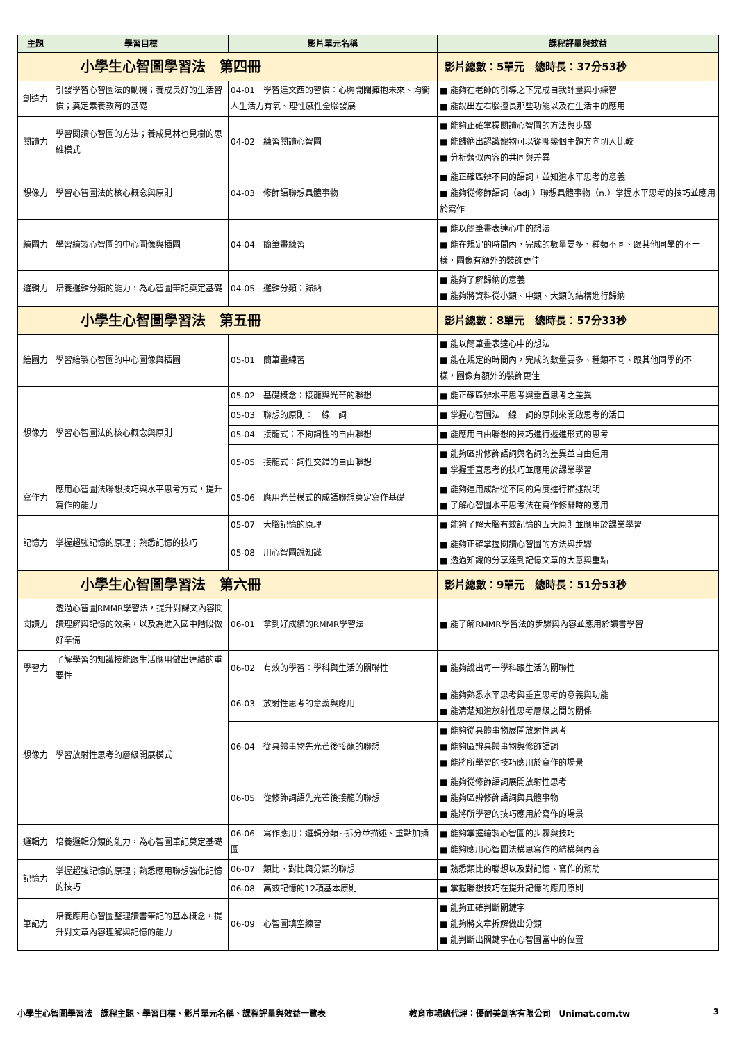| 主題 | 學習目標 | 影片單元名稱 | 課程評量與效益 |
| --- | --- | --- | --- |
| 小學生心智圖學習法 第四冊 | | | 影片總數：5單元 總時長：37分53秒 |
| 創造力 | 引發學習心智圖法的動機；養成良好的生活習慣；奠定素養教育的基礎 | 04-01 學習達文西的習慣：心胸開闊擁抱未來、均衡人生活力有氧、理性感性全腦發展 | ■ 能夠在老師的引導之下完成自我評量與小練習 ■ 能說出左右腦擅長那些功能以及在生活中的應用 |
| 閱讀力 | 學習閱讀心智圖的方法；養成見林也見樹的思維模式 | 04-02 練習閱讀心智圖 | ■ 能夠正確掌握閱讀心智圖的方法與步驟 ■ 能歸納出認識寵物可以從哪幾個主題方向切入比較 ■ 分析類似內容的共同與差異 |
| 想像力 | 學習心智圖法的核心概念與原則 | 04-03 修飾語聯想具體事物 | ■ 能正確區辨不同的語詞，並知道水平思考的意義 ■ 能夠從修飾語詞（adj.）聯想具體事物（n.）掌握水平思考的技巧並應用於寫作 |
| 繪圖力 | 學習繪製心智圖的中心圖像與插圖 | 04-04 簡筆畫練習 | ■ 能以簡筆畫表達心中的想法 ■ 能在規定的時間內，完成的數量要多、種類不同、跟其他同學的不一樣，圖像有額外的裝飾更佳 |
| 邏輯力 | 培養邏輯分類的能力，為心智圖筆記奠定基礎 | 04-05 邏輯分類：歸納 | ■ 能夠了解歸納的意義 ■ 能夠將資料從小類、中類、大類的結構進行歸納 |
| 小學生心智圖學習法 第五冊 | | | 影片總數：8單元 總時長：57分33秒 |
| 繪圖力 | 學習繪製心智圖的中心圖像與插圖 | 05-01 簡筆畫練習 | ■ 能以簡筆畫表達心中的想法 ■ 能在規定的時間內，完成的數量要多、種類不同、跟其他同學的不一樣，圖像有額外的裝飾更佳 |
| 想像力 | 學習心智圖法的核心概念與原則 | 05-02 基礎概念：接龍與光芒的聯想 | ■ 能正確區辨水平思考與垂直思考之差異 |
| | | 05-03 聯想的原則：一線一詞 | ■ 掌握心智圖法一線一詞的原則來開啟思考的活口 |
| | | 05-04 接龍式：不拘詞性的自由聯想 | ■ 能應用自由聯想的技巧進行遞進形式的思考 |
| | | 05-05 接龍式：詞性交錯的自由聯想 | ■ 能夠區辨修飾語詞與名詞的差異並自由運用 ■ 掌握垂直思考的技巧並應用於課業學習 |
| 寫作力 | 應用心智圖法聯想技巧與水平思考方式，提升寫作的能力 | 05-06 應用光芒模式的成語聯想奠定寫作基礎 | ■ 能夠運用成語從不同的角度進行描述說明 ■ 了解心智圖水平思考法在寫作修辭時的應用 |
| 記憶力 | 掌握超強記憶的原理；熟悉記憶的技巧 | 05-07 大腦記憶的原理 | ■ 能夠了解大腦有效記憶的五大原則並應用於課業學習 |
| | | 05-08 用心智圖說知識 | ■ 能夠正確掌握閱讀心智圖的方法與步驟 ■ 透過知識的分享達到記憶文章的大意與重點 |
| 小學生心智圖學習法 第六冊 | | | 影片總數：9單元 總時長：51分53秒 |
| 閱讀力 | 透過心智圖RMMR學習法，提升對課文內容閱讀理解與記憶的效果，以及為進入國中階段做好準備 | 06-01 拿到好成績的RMMR學習法 | ■ 能了解RMMR學習法的步驟與內容並應用於讀書學習 |
| 學習力 | 了解學習的知識技能跟生活應用做出連結的重要性 | 06-02 有效的學習：學科與生活的關聯性 | ■ 能夠說出每一學科跟生活的關聯性 |
| 想像力 | 學習放射性思考的層級開展模式 | 06-03 放射性思考的意義與應用 | ■ 能夠熟悉水平思考與垂直思考的意義與功能 ■ 能清楚知道放射性思考層級之間的關係 |
| | | 06-04 從具體事物先光芒後接龍的聯想 | ■ 能夠從具體事物展開放射性思考 ■ 能夠區辨具體事物與修飾語詞 ■ 能將所學習的技巧應用於寫作的場景 |
| | | 06-05 從修飾詞語先光芒後接龍的聯想 | ■ 能夠從修飾語詞展開放射性思考 ■ 能夠區辨修飾語詞與具體事物 ■ 能將所學習的技巧應用於寫作的場景 |
| 邏輯力 | 培養邏輯分類的能力，為心智圖筆記奠定基礎 | 06-06 寫作應用：邏輯分類~拆分並描述、重點加插圖 | ■ 能夠掌握繪製心智圖的步驟與技巧 ■ 能夠應用心智圖法構思寫作的結構與內容 |
| 記憶力 | 掌握超強記憶的原理；熟悉應用聯想強化記憶的技巧 | 06-07 類比、對比與分類的聯想 | ■ 熟悉類比的聯想以及對記憶、寫作的幫助 |
| | | 06-08 高效記憶的12項基本原則 | ■ 掌握聯想技巧在提升記憶的應用原則 |
| 筆記力 | 培養應用心智圖整理讀書筆記的基本概念，提升對文章內容理解與記憶的能力 | 06-09 心智圖填空練習 | ■ 能夠正確判斷關鍵字 ■ 能夠將文章拆解做出分類 ■ 能判斷出關鍵字在心智圖當中的位置 |
小學生心智圖學習法　課程主題、學習目標、影片單元名稱、課程評量與效益一覽表 教育市場總代理：優耐美創客有限公司　Unimat.com.tw 3